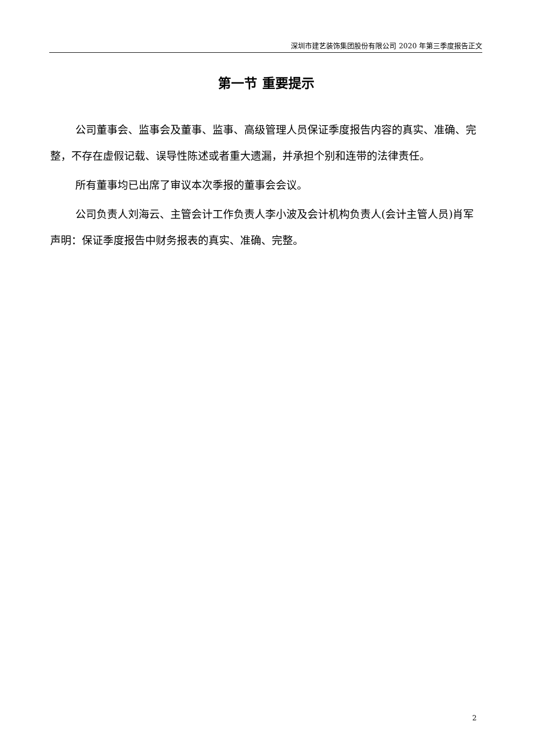深圳市建艺装饰集团股份有限公司 2020 年第三季度报告正文
第一节 重要提示
公司董事会、监事会及董事、监事、高级管理人员保证季度报告内容的真实、准确、完整，不存在虚假记载、误导性陈述或者重大遗漏，并承担个别和连带的法律责任。
所有董事均已出席了审议本次季报的董事会会议。
公司负责人刘海云、主管会计工作负责人李小波及会计机构负责人(会计主管人员)肖军声明：保证季度报告中财务报表的真实、准确、完整。
2